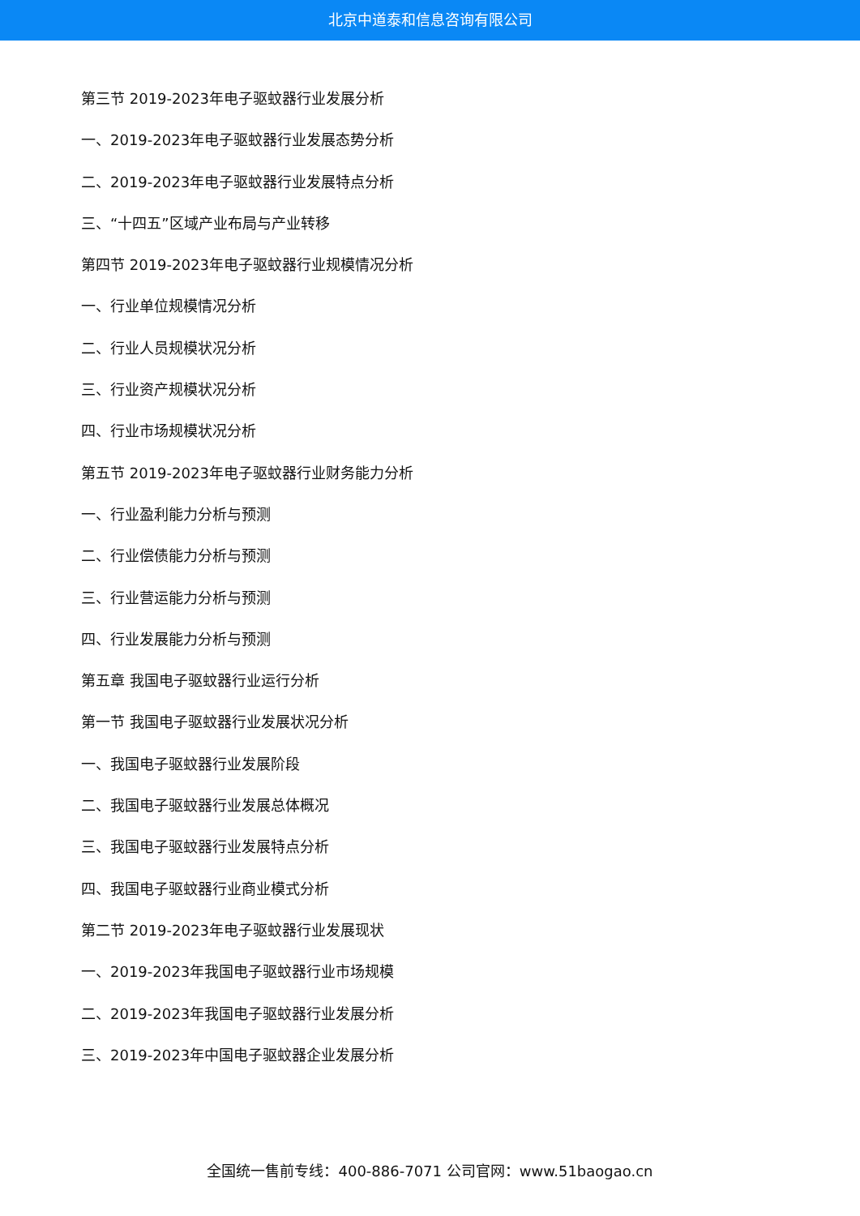北京中道泰和信息咨询有限公司
第三节 2019-2023年电子驱蚊器行业发展分析
一、2019-2023年电子驱蚊器行业发展态势分析
二、2019-2023年电子驱蚊器行业发展特点分析
三、“十四五”区域产业布局与产业转移
第四节 2019-2023年电子驱蚊器行业规模情况分析
一、行业单位规模情况分析
二、行业人员规模状况分析
三、行业资产规模状况分析
四、行业市场规模状况分析
第五节 2019-2023年电子驱蚊器行业财务能力分析
一、行业盈利能力分析与预测
二、行业偿债能力分析与预测
三、行业营运能力分析与预测
四、行业发展能力分析与预测
第五章 我国电子驱蚊器行业运行分析
第一节 我国电子驱蚊器行业发展状况分析
一、我国电子驱蚊器行业发展阶段
二、我国电子驱蚊器行业发展总体概况
三、我国电子驱蚊器行业发展特点分析
四、我国电子驱蚊器行业商业模式分析
第二节 2019-2023年电子驱蚊器行业发展现状
一、2019-2023年我国电子驱蚊器行业市场规模
二、2019-2023年我国电子驱蚊器行业发展分析
三、2019-2023年中国电子驱蚊器企业发展分析
全国统一售前专线：400-886-7071 公司官网：www.51baogao.cn